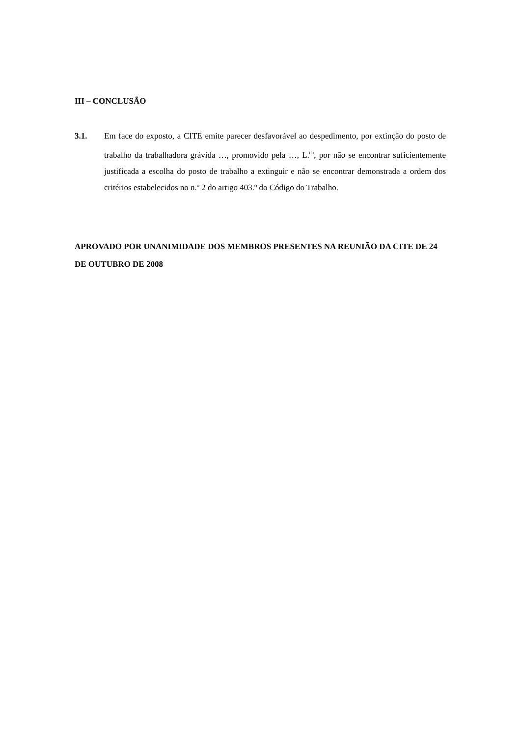III – CONCLUSÃO
3.1. Em face do exposto, a CITE emite parecer desfavorável ao despedimento, por extinção do posto de trabalho da trabalhadora grávida …, promovido pela …, L.<sup>da</sup>, por não se encontrar suficientemente justificada a escolha do posto de trabalho a extinguir e não se encontrar demonstrada a ordem dos critérios estabelecidos no n.º 2 do artigo 403.º do Código do Trabalho.
APROVADO POR UNANIMIDADE DOS MEMBROS PRESENTES NA REUNIÃO DA CITE DE 24 DE OUTUBRO DE 2008